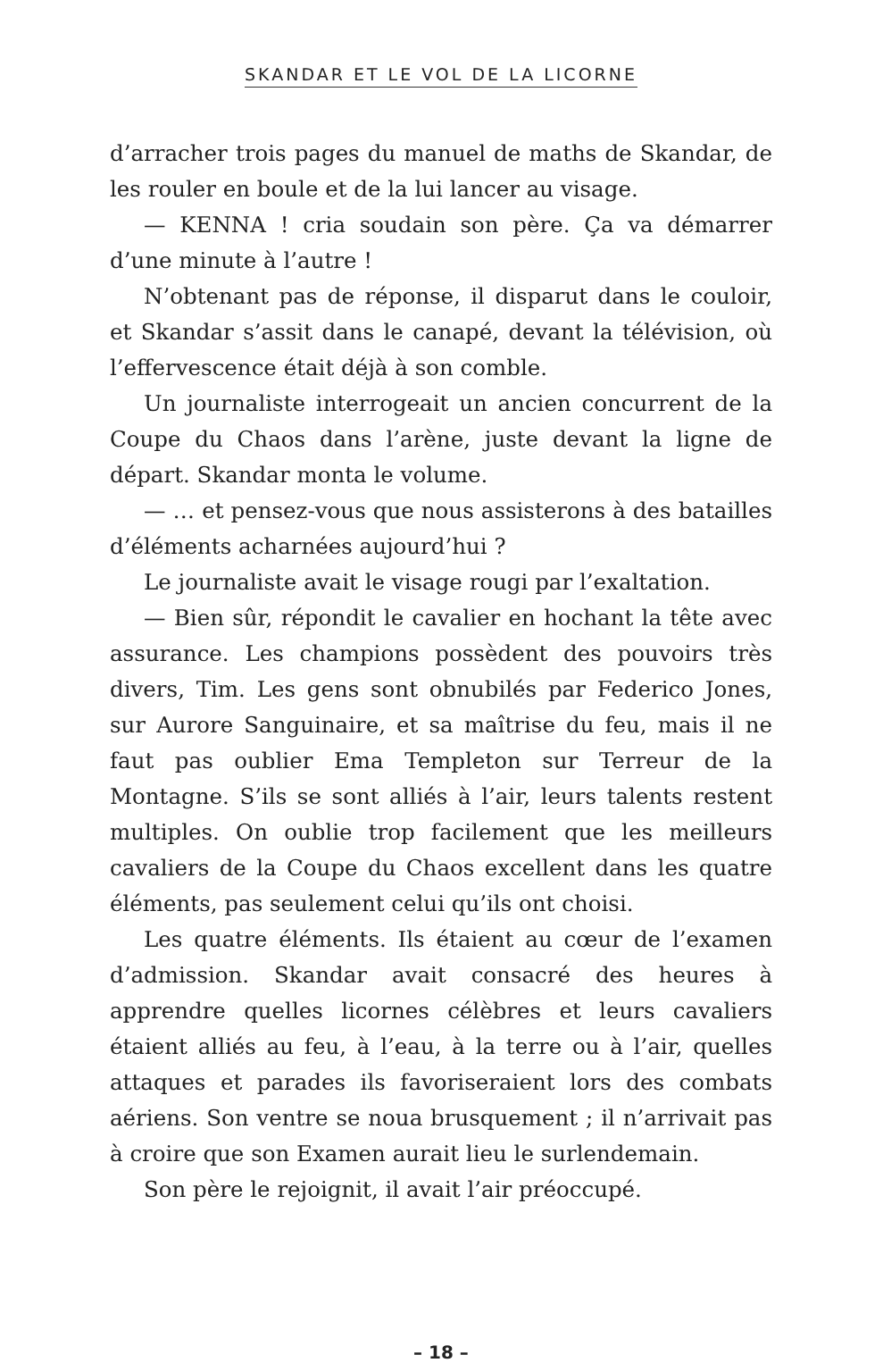SKANDAR ET LE VOL DE LA LICORNE
d’arracher trois pages du manuel de maths de Skandar, de les rouler en boule et de la lui lancer au visage.
— KENNA ! cria soudain son père. Ça va démarrer d’une minute à l’autre !
N’obtenant pas de réponse, il disparut dans le couloir, et Skandar s’assit dans le canapé, devant la télévision, où l’effervescence était déjà à son comble.
Un journaliste interrogeait un ancien concurrent de la Coupe du Chaos dans l’arène, juste devant la ligne de départ. Skandar monta le volume.
— … et pensez-vous que nous assisterons à des batailles d’éléments acharnées aujourd’hui ?
Le journaliste avait le visage rougi par l’exaltation.
— Bien sûr, répondit le cavalier en hochant la tête avec assurance. Les champions possèdent des pouvoirs très divers, Tim. Les gens sont obnubilés par Federico Jones, sur Aurore Sanguinaire, et sa maîtrise du feu, mais il ne faut pas oublier Ema Templeton sur Terreur de la Montagne. S’ils se sont alliés à l’air, leurs talents restent multiples. On oublie trop facilement que les meilleurs cavaliers de la Coupe du Chaos excellent dans les quatre éléments, pas seulement celui qu’ils ont choisi.
Les quatre éléments. Ils étaient au cœur de l’examen d’admission. Skandar avait consacré des heures à apprendre quelles licornes célèbres et leurs cavaliers étaient alliés au feu, à l’eau, à la terre ou à l’air, quelles attaques et parades ils favoriseraient lors des combats aériens. Son ventre se noua brusquement ; il n’arrivait pas à croire que son Examen aurait lieu le surlendemain.
Son père le rejoignit, il avait l’air préoccupé.
– 18 –